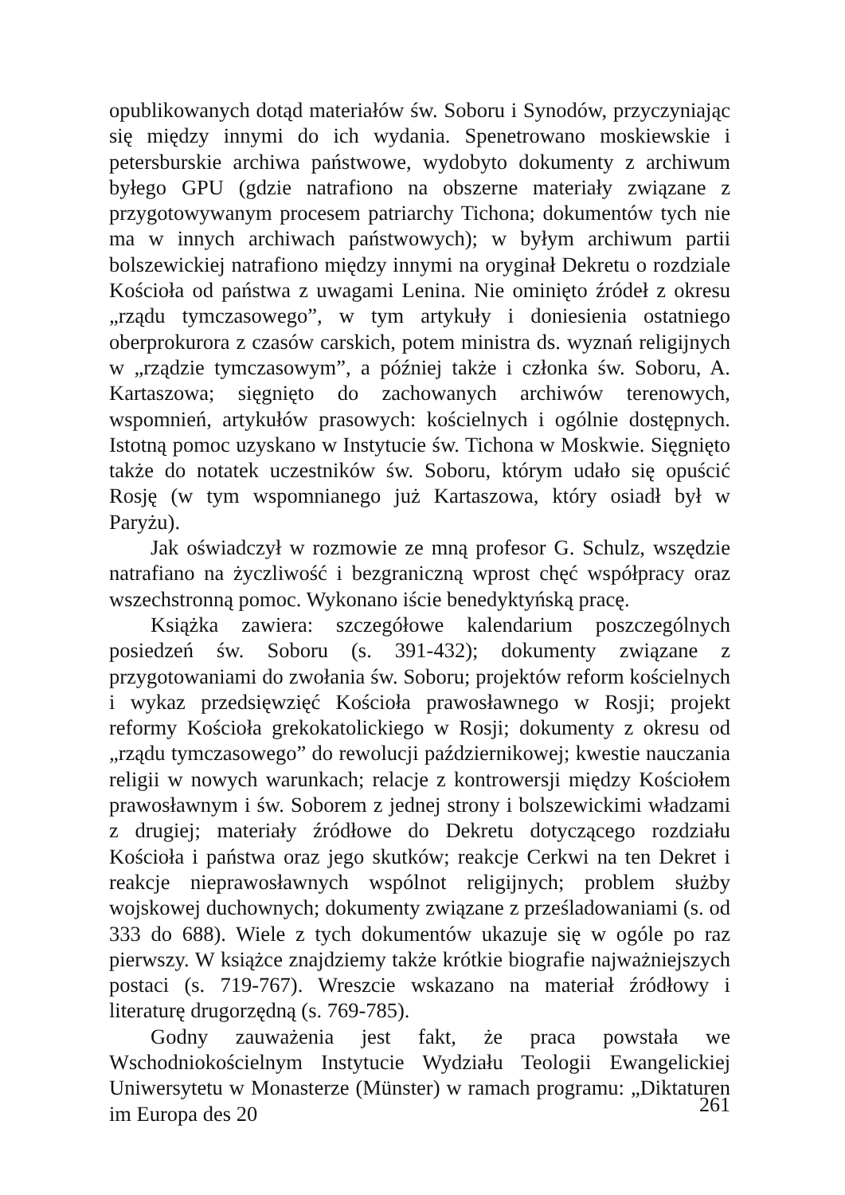opublikowanych dotąd materiałów św. Soboru i Synodów, przyczyniając się między innymi do ich wydania. Spenetrowano moskiewskie i petersburskie archiwa państwowe, wydobyto dokumenty z archiwum byłego GPU (gdzie natrafiono na obszerne materiały związane z przygotowywanym procesem patriarchy Tichona; dokumentów tych nie ma w innych archiwach państwowych); w byłym archiwum partii bolszewickiej natrafiono między innymi na oryginał Dekretu o rozdziale Kościoła od państwa z uwagami Lenina. Nie ominięto źródeł z okresu „rządu tymczasowego”, w tym artykuły i doniesienia ostatniego oberprokurora z czasów carskich, potem ministra ds. wyznań religijnych w „rządzie tymczasowym”, a później także i członka św. Soboru, A. Kartaszowa; sięgnięto do zachowanych archiwów terenowych, wspomnień, artykułów prasowych: kościelnych i ogólnie dostępnych. Istotną pomoc uzyskano w Instytucie św. Tichona w Moskwie. Sięgnięto także do notatek uczestników św. Soboru, którym udało się opuścić Rosję (w tym wspomnianego już Kartaszowa, który osiadł był w Paryżu).
Jak oświadczył w rozmowie ze mną profesor G. Schulz, wszędzie natrafiano na życzliwość i bezgraniczną wprost chęć współpracy oraz wszechstronną pomoc. Wykonano iście benedyktyńską pracę.
Książka zawiera: szczegółowe kalendarium poszczególnych posiedzeń św. Soboru (s. 391-432); dokumenty związane z przygotowaniami do zwołania św. Soboru; projektów reform kościelnych i wykaz przedsięwzięć Kościoła prawosławnego w Rosji; projekt reformy Kościoła grekokatolickiego w Rosji; dokumenty z okresu od „rządu tymczasowego” do rewolucji październikowej; kwestie nauczania religii w nowych warunkach; relacje z kontrowersji między Kościołem prawosławnym i św. Soborem z jednej strony i bolszewickimi władzami z drugiej; materiały źródłowe do Dekretu dotyczącego rozdziału Kościoła i państwa oraz jego skutków; reakcje Cerkwi na ten Dekret i reakcje nieprawosławnych wspólnot religijnych; problem służby wojskowej duchownych; dokumenty związane z prześladowaniami (s. od 333 do 688). Wiele z tych dokumentów ukazuje się w ogóle po raz pierwszy. W książce znajdziemy także krótkie biografie najważniejszych postaci (s. 719-767). Wreszcie wskazano na materiał źródłowy i literaturę drugorzędną (s. 769-785).
Godny zauważenia jest fakt, że praca powstała we Wschodniokościelnym Instytucie Wydziału Teologii Ewangelickiej Uniwersytetu w Monasterze (Münster) w ramach programu: „Diktaturen im Europa des 20
261